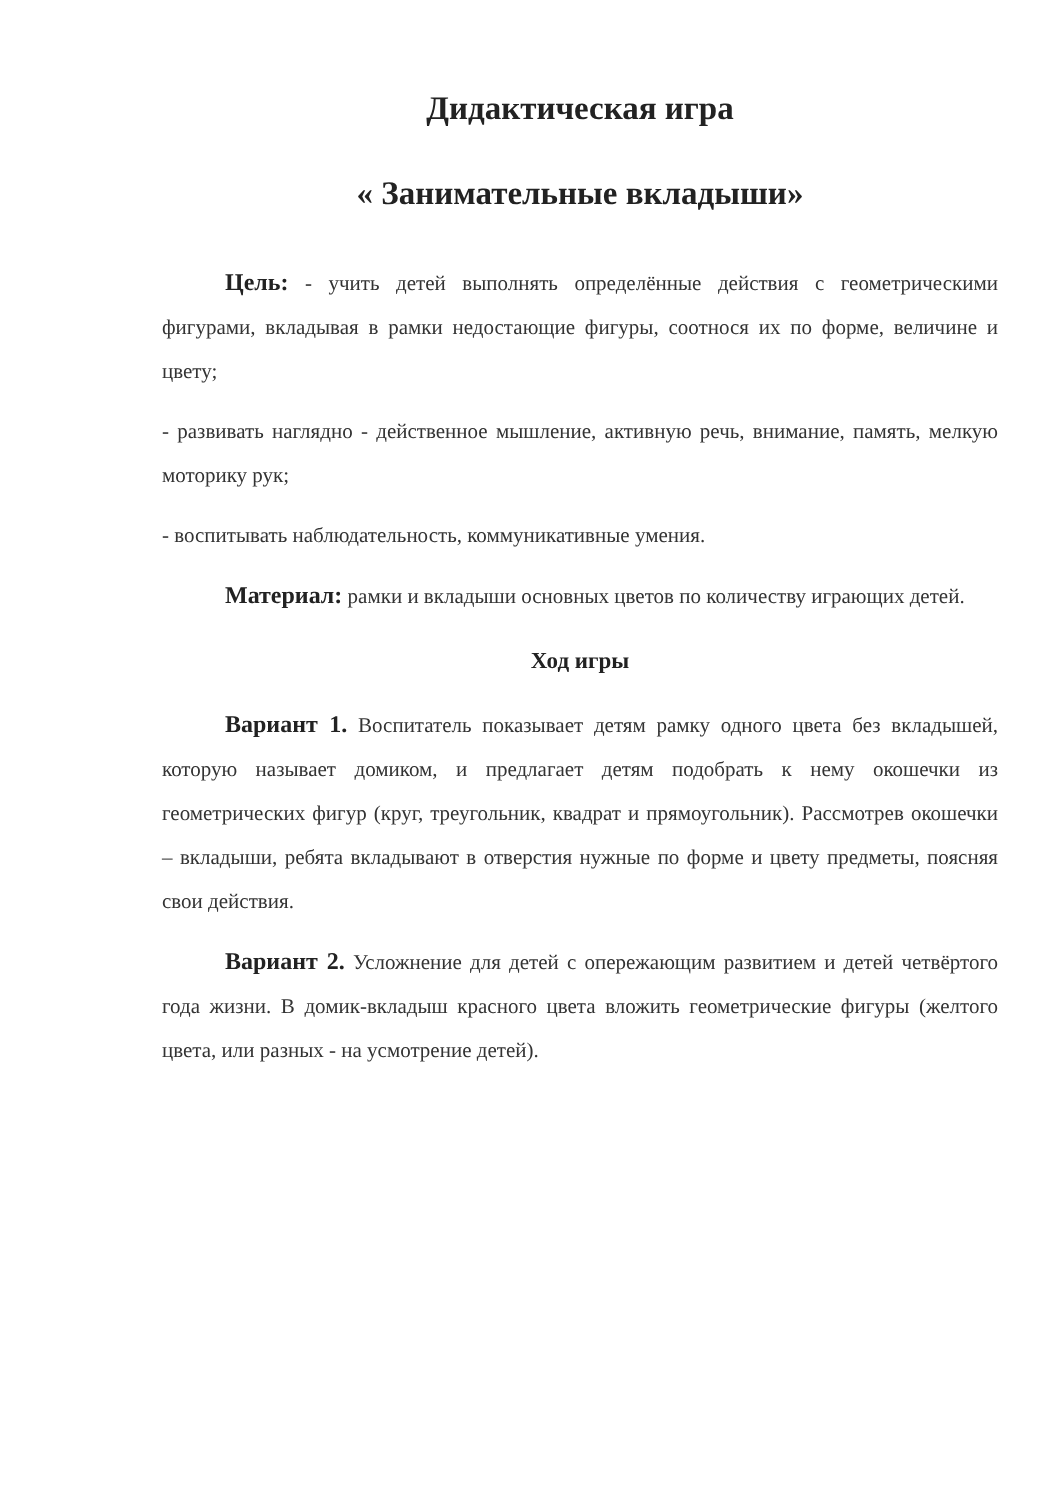Дидактическая игра
« Занимательные вкладыши»
Цель: - учить детей выполнять определённые действия с геометрическими фигурами, вкладывая в рамки недостающие фигуры, соотнося их по форме, величине и цвету;
- развивать наглядно - действенное мышление, активную речь, внимание, память, мелкую моторику рук;
- воспитывать наблюдательность, коммуникативные умения.
Материал: рамки и вкладыши основных цветов по количеству играющих детей.
Ход игры
Вариант 1. Воспитатель показывает детям рамку одного цвета без вкладышей, которую называет домиком, и предлагает детям подобрать к нему окошечки из геометрических фигур (круг, треугольник, квадрат и прямоугольник). Рассмотрев окошечки – вкладыши, ребята вкладывают в отверстия нужные по форме и цвету предметы, поясняя свои действия.
Вариант 2. Усложнение для детей с опережающим развитием и детей четвёртого года жизни. В домик-вкладыш красного цвета вложить геометрические фигуры (желтого цвета, или разных - на усмотрение детей).